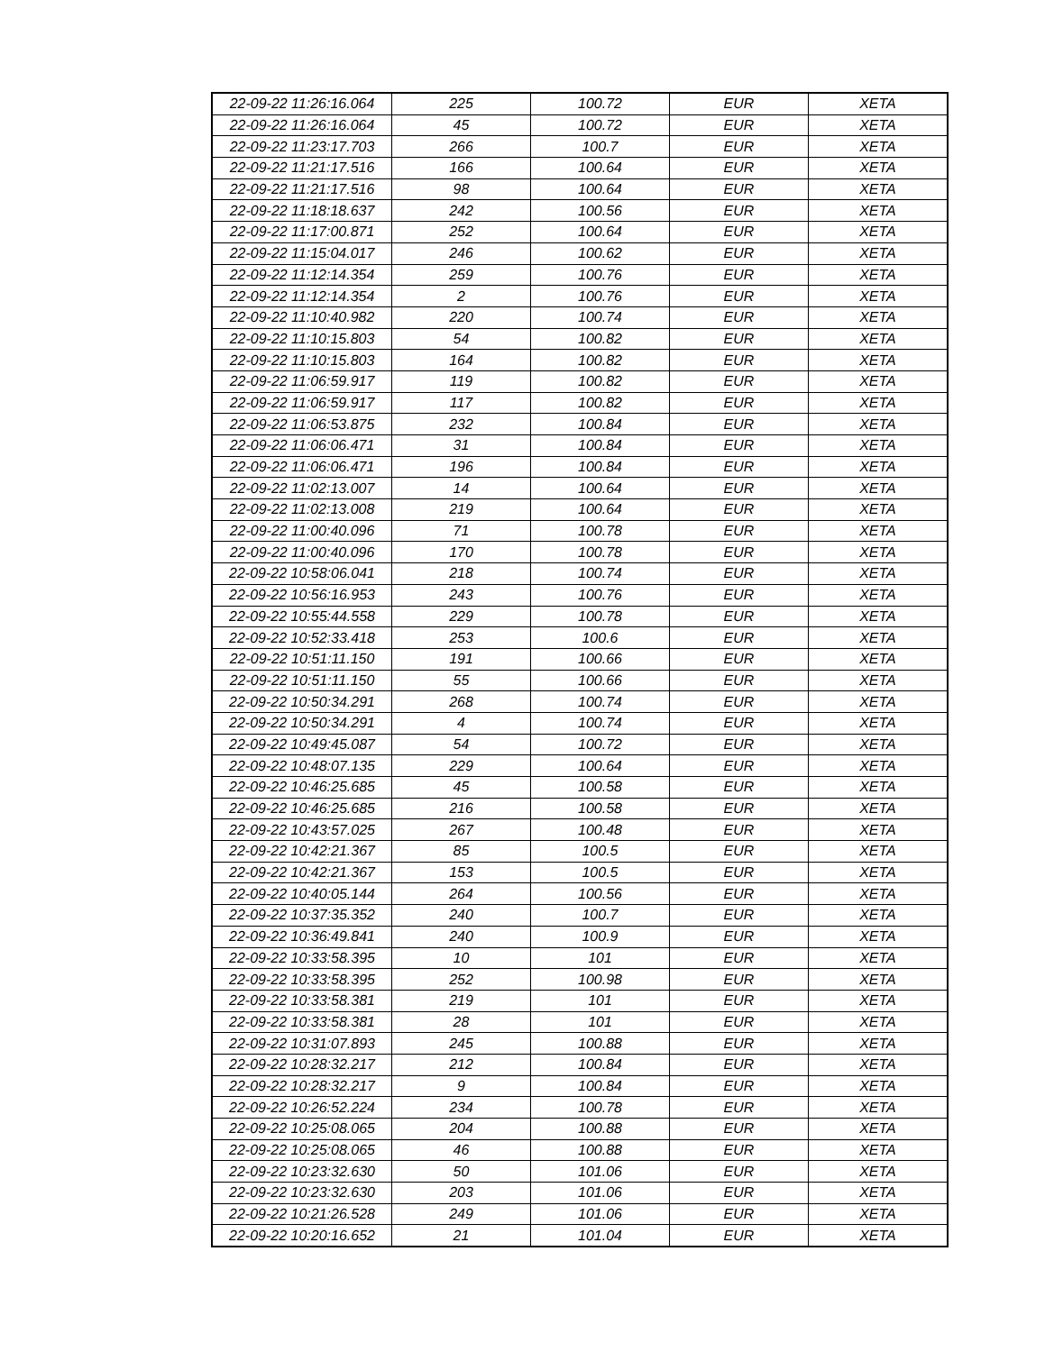| 22-09-22 11:26:16.064 | 225 | 100.72 | EUR | XETA |
| 22-09-22 11:26:16.064 | 45 | 100.72 | EUR | XETA |
| 22-09-22 11:23:17.703 | 266 | 100.7 | EUR | XETA |
| 22-09-22 11:21:17.516 | 166 | 100.64 | EUR | XETA |
| 22-09-22 11:21:17.516 | 98 | 100.64 | EUR | XETA |
| 22-09-22 11:18:18.637 | 242 | 100.56 | EUR | XETA |
| 22-09-22 11:17:00.871 | 252 | 100.64 | EUR | XETA |
| 22-09-22 11:15:04.017 | 246 | 100.62 | EUR | XETA |
| 22-09-22 11:12:14.354 | 259 | 100.76 | EUR | XETA |
| 22-09-22 11:12:14.354 | 2 | 100.76 | EUR | XETA |
| 22-09-22 11:10:40.982 | 220 | 100.74 | EUR | XETA |
| 22-09-22 11:10:15.803 | 54 | 100.82 | EUR | XETA |
| 22-09-22 11:10:15.803 | 164 | 100.82 | EUR | XETA |
| 22-09-22 11:06:59.917 | 119 | 100.82 | EUR | XETA |
| 22-09-22 11:06:59.917 | 117 | 100.82 | EUR | XETA |
| 22-09-22 11:06:53.875 | 232 | 100.84 | EUR | XETA |
| 22-09-22 11:06:06.471 | 31 | 100.84 | EUR | XETA |
| 22-09-22 11:06:06.471 | 196 | 100.84 | EUR | XETA |
| 22-09-22 11:02:13.007 | 14 | 100.64 | EUR | XETA |
| 22-09-22 11:02:13.008 | 219 | 100.64 | EUR | XETA |
| 22-09-22 11:00:40.096 | 71 | 100.78 | EUR | XETA |
| 22-09-22 11:00:40.096 | 170 | 100.78 | EUR | XETA |
| 22-09-22 10:58:06.041 | 218 | 100.74 | EUR | XETA |
| 22-09-22 10:56:16.953 | 243 | 100.76 | EUR | XETA |
| 22-09-22 10:55:44.558 | 229 | 100.78 | EUR | XETA |
| 22-09-22 10:52:33.418 | 253 | 100.6 | EUR | XETA |
| 22-09-22 10:51:11.150 | 191 | 100.66 | EUR | XETA |
| 22-09-22 10:51:11.150 | 55 | 100.66 | EUR | XETA |
| 22-09-22 10:50:34.291 | 268 | 100.74 | EUR | XETA |
| 22-09-22 10:50:34.291 | 4 | 100.74 | EUR | XETA |
| 22-09-22 10:49:45.087 | 54 | 100.72 | EUR | XETA |
| 22-09-22 10:48:07.135 | 229 | 100.64 | EUR | XETA |
| 22-09-22 10:46:25.685 | 45 | 100.58 | EUR | XETA |
| 22-09-22 10:46:25.685 | 216 | 100.58 | EUR | XETA |
| 22-09-22 10:43:57.025 | 267 | 100.48 | EUR | XETA |
| 22-09-22 10:42:21.367 | 85 | 100.5 | EUR | XETA |
| 22-09-22 10:42:21.367 | 153 | 100.5 | EUR | XETA |
| 22-09-22 10:40:05.144 | 264 | 100.56 | EUR | XETA |
| 22-09-22 10:37:35.352 | 240 | 100.7 | EUR | XETA |
| 22-09-22 10:36:49.841 | 240 | 100.9 | EUR | XETA |
| 22-09-22 10:33:58.395 | 10 | 101 | EUR | XETA |
| 22-09-22 10:33:58.395 | 252 | 100.98 | EUR | XETA |
| 22-09-22 10:33:58.381 | 219 | 101 | EUR | XETA |
| 22-09-22 10:33:58.381 | 28 | 101 | EUR | XETA |
| 22-09-22 10:31:07.893 | 245 | 100.88 | EUR | XETA |
| 22-09-22 10:28:32.217 | 212 | 100.84 | EUR | XETA |
| 22-09-22 10:28:32.217 | 9 | 100.84 | EUR | XETA |
| 22-09-22 10:26:52.224 | 234 | 100.78 | EUR | XETA |
| 22-09-22 10:25:08.065 | 204 | 100.88 | EUR | XETA |
| 22-09-22 10:25:08.065 | 46 | 100.88 | EUR | XETA |
| 22-09-22 10:23:32.630 | 50 | 101.06 | EUR | XETA |
| 22-09-22 10:23:32.630 | 203 | 101.06 | EUR | XETA |
| 22-09-22 10:21:26.528 | 249 | 101.06 | EUR | XETA |
| 22-09-22 10:20:16.652 | 21 | 101.04 | EUR | XETA |